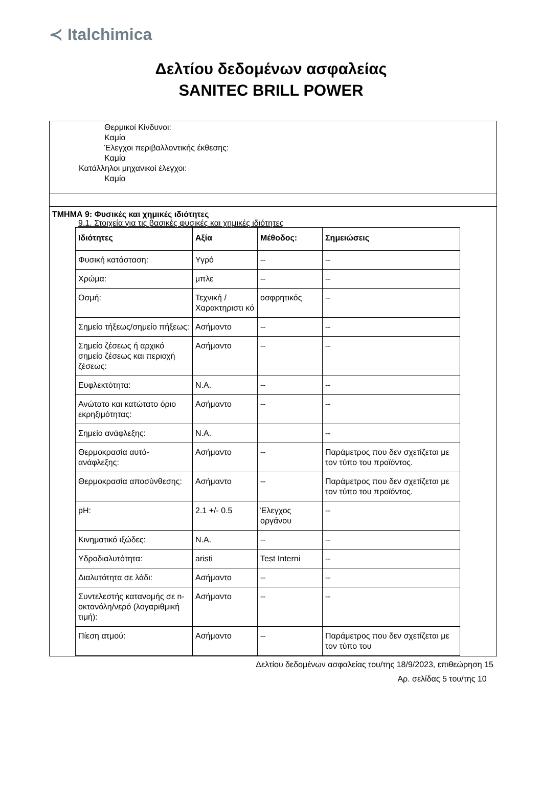≺ Italchimica
Δελτίου δεδομένων ασφαλείας
SANITEC BRILL POWER
Θερμικοί Κίνδυνοι:
Καμία
Έλεγχοι περιβαλλοντικής έκθεσης:
Καμία
Κατάλληλοι μηχανικοί έλεγχοι:
Καμία
ΤΜΗΜΑ 9: Φυσικές και χημικές ιδιότητες
9.1. Στοιχεία για τις βασικές φυσικές και χημικές ιδιότητες
| Ιδιότητες | Αξία | Μέθοδος: | Σημειώσεις |
| --- | --- | --- | --- |
| Φυσική κατάσταση: | Υγρό | -- | -- |
| Χρώμα: | μπλε | -- | -- |
| Οσμή: | Τεχνική / Χαρακτηριστι κό | οσφρητικός | -- |
| Σημείο τήξεως/σημείο πήξεως: | Ασήμαντο | -- | -- |
| Σημείο ζέσεως ή αρχικό σημείο ζέσεως και περιοχή ζέσεως: | Ασήμαντο | -- | -- |
| Ευφλεκτότητα: | N.A. | -- | -- |
| Ανώτατο και κατώτατο όριο εκρηξιμότητας: | Ασήμαντο | -- | -- |
| Σημείο ανάφλεξης: | N.A. | | -- |
| Θερμοκρασία αυτό-ανάφλεξης: | Ασήμαντο | -- | Παράμετρος που δεν σχετίζεται με τον τύπο του προϊόντος. |
| Θερμοκρασία αποσύνθεσης: | Ασήμαντο | -- | Παράμετρος που δεν σχετίζεται με τον τύπο του προϊόντος. |
| pH: | 2.1 +/- 0.5 | Έλεγχος οργάνου | -- |
| Κινηματικό ιξώδες: | N.A. | -- | -- |
| Υδροδιαλυτότητα: | aristi | Test Interni | -- |
| Διαλυτότητα σε λάδι: | Ασήμαντο | -- | -- |
| Συντελεστής κατανομής σε n-οκτανόλη/νερό (λογαριθμική τιμή): | Ασήμαντο | -- | -- |
| Πίεση ατμού: | Ασήμαντο | -- | Παράμετρος που δεν σχετίζεται με τον τύπο του |
Δελτίου δεδομένων ασφαλείας του/της 18/9/2023, επιθεώρηση 15
Αρ. σελίδας 5 του/της 10